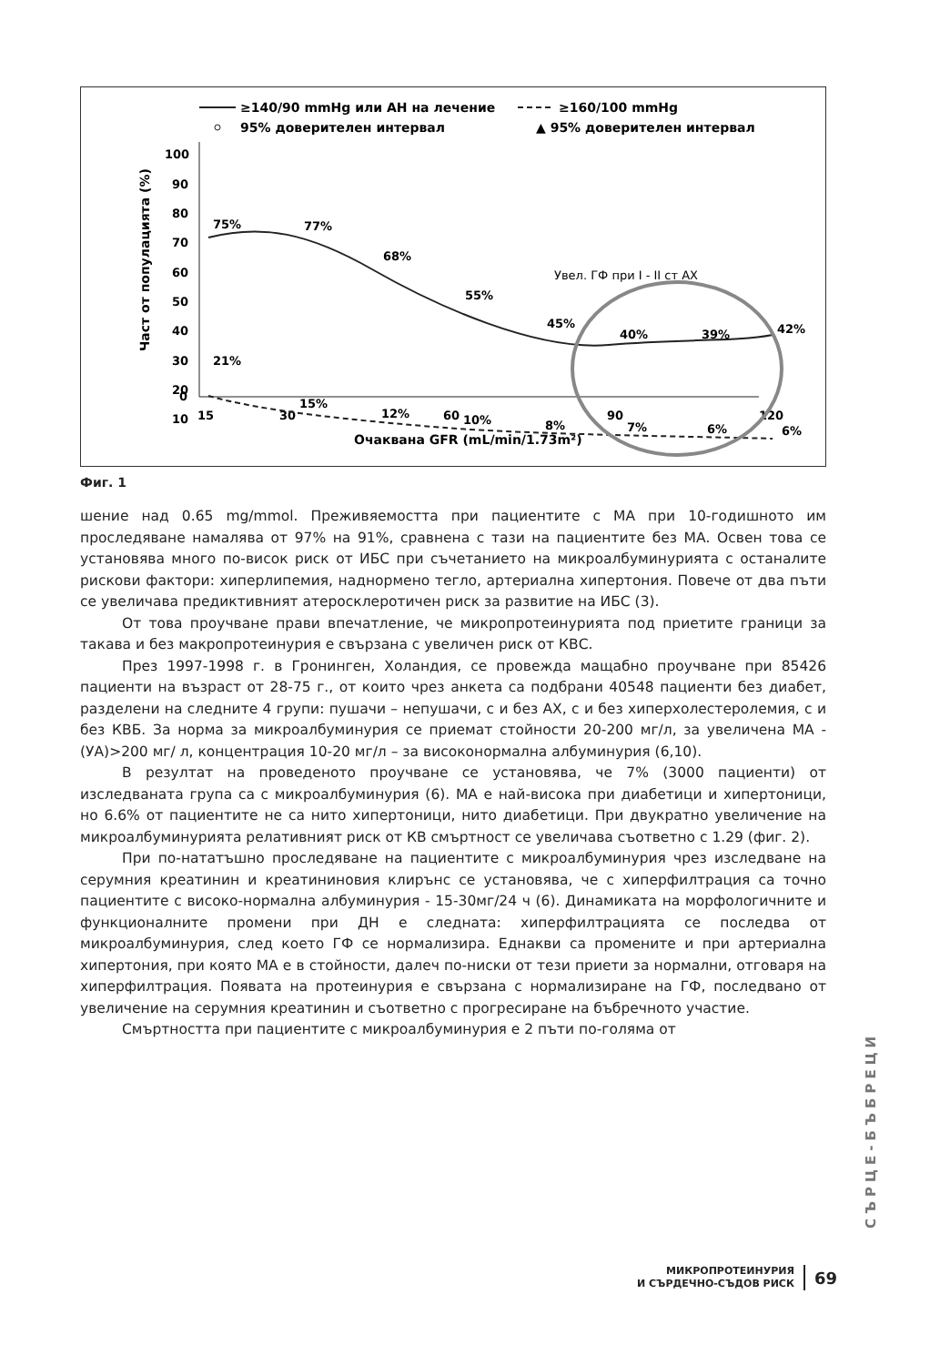≥140/90 mmHg или АН на лечение
≥160/100 mmHg
95% доверителен интервал
▲ 95% доверителен интервал
100
90
80
70
60
50
40
30
20
10
0
15
30
60
90
120
Очаквана GFR (mL/min/1.73m²)
Част от популацията (%)
75%
77%
68%
55%
45%
40%
39%
42%
21%
15%
12%
10%
8%
7%
6%
6%
Увел. ГФ при I - II ст АХ
Фиг. 1
шение над 0.65 mg/mmol. Преживяемостта при пациентите с МА при 10-годишното им проследяване намалява от 97% на 91%, сравнена с тази на пациентите без МА. Освен това се установява много по-висок риск от ИБС при съчетанието на микроалбуминурията с останалите рискови фактори: хиперлипемия, наднормено тегло, артериална хипертония. Повече от два пъти се увеличава предиктивният атеросклеротичен риск за развитие на ИБС (3).
От това проучване прави впечатление, че микропротеинурията под приетите граници за такава и без макропротеинурия е свързана с увеличен риск от КВС.
През 1997-1998 г. в Гронинген, Холандия, се провежда мащабно проучване при 85426 пациенти на възраст от 28-75 г., от които чрез анкета са подбрани 40548 пациенти без диабет, разделени на следните 4 групи: пушачи – непушачи, с и без АХ, с и без хиперхолестеролемия, с и без КВБ. За норма за микроалбуминурия се приемат стойности 20-200 мг/л, за увеличена МА - (УА)>200 мг/ л, концентрация 10-20 мг/л – за високонормална албуминурия (6,10).
В резултат на проведеното проучване се установява, че 7% (3000 пациенти) от изследваната група са с микроалбуминурия (6). МА е най-висока при диабетици и хипертоници, но 6.6% от пациентите не са нито хипертоници, нито диабетици. При двукратно увеличение на микроалбуминурията релативният риск от КВ смъртност се увеличава съответно с 1.29 (фиг. 2).
При по-нататъшно проследяване на пациентите с микроалбуминурия чрез изследване на серумния креатинин и креатининовия клирънс се установява, че с хиперфилтрация са точно пациентите с високо-нормална албуминурия - 15-30мг/24 ч (6). Динамиката на морфологичните и функционалните промени при ДН е следната: хиперфилтрацията се последва от микроалбуминурия, след което ГФ се нормализира. Еднакви са промените и при артериална хипертония, при която МА е в стойности, далеч по-ниски от тези приети за нормални, отговаря на хиперфилтрация. Появата на протеинурия е свързана с нормализиране на ГФ, последвано от увеличение на серумния креатинин и съответно с прогресиране на бъбречното участие.
Смъртността при пациентите с микроалбуминурия е 2 пъти по-голяма от
СЪРЦЕ-БЪБРЕЦИ
МИКРОПРОТЕИНУРИЯ
И СЪРДЕЧНО-СЪДОВ РИСК
69